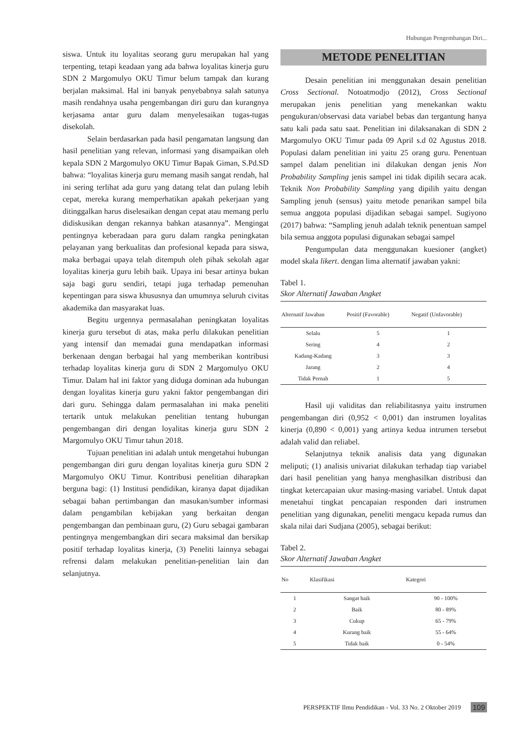Hubungan Pengembangan Diri...
siswa. Untuk itu loyalitas seorang guru merupakan hal yang terpenting, tetapi keadaan yang ada bahwa loyalitas kinerja guru SDN 2 Margomulyo OKU Timur belum tampak dan kurang berjalan maksimal. Hal ini banyak penyebabnya salah satunya masih rendahnya usaha pengembangan diri guru dan kurangnya kerjasama antar guru dalam menyelesaikan tugas-tugas disekolah.
Selain berdasarkan pada hasil pengamatan langsung dan hasil penelitian yang relevan, informasi yang disampaikan oleh kepala SDN 2 Margomulyo OKU Timur Bapak Giman, S.Pd.SD bahwa: “loyalitas kinerja guru memang masih sangat rendah, hal ini sering terlihat ada guru yang datang telat dan pulang lebih cepat, mereka kurang memperhatikan apakah pekerjaan yang ditinggalkan harus diselesaikan dengan cepat atau memang perlu didiskusikan dengan rekannya bahkan atasannya”. Mengingat pentingnya keberadaan para guru dalam rangka peningkatan pelayanan yang berkualitas dan profesional kepada para siswa, maka berbagai upaya telah ditempuh oleh pihak sekolah agar loyalitas kinerja guru lebih baik. Upaya ini besar artinya bukan saja bagi guru sendiri, tetapi juga terhadap pemenuhan kepentingan para siswa khususnya dan umumnya seluruh civitas akademika dan masyarakat luas.
Begitu urgennya permasalahan peningkatan loyalitas kinerja guru tersebut di atas, maka perlu dilakukan penelitian yang intensif dan memadai guna mendapatkan informasi berkenaan dengan berbagai hal yang memberikan kontribusi terhadap loyalitas kinerja guru di SDN 2 Margomulyo OKU Timur. Dalam hal ini faktor yang diduga dominan ada hubungan dengan loyalitas kinerja guru yakni faktor pengembangan diri dari guru. Sehingga dalam permasalahan ini maka peneliti tertarik untuk melakukan penelitian tentang hubungan pengembangan diri dengan loyalitas kinerja guru SDN 2 Margomulyo OKU Timur tahun 2018.
Tujuan penelitian ini adalah untuk mengetahui hubungan pengembangan diri guru dengan loyalitas kinerja guru SDN 2 Margomulyo OKU Timur. Kontribusi penelitian diharapkan berguna bagi: (1) Institusi pendidikan, kiranya dapat dijadikan sebagai bahan pertimbangan dan masukan/sumber informasi dalam pengambilan kebijakan yang berkaitan dengan pengembangan dan pembinaan guru, (2) Guru sebagai gambaran pentingnya mengembangkan diri secara maksimal dan bersikap positif terhadap loyalitas kinerja, (3) Peneliti lainnya sebagai refrensi dalam melakukan penelitian-penelitian lain dan selanjutnya.
METODE PENELITIAN
Desain penelitian ini menggunakan desain penelitian Cross Sectional. Notoatmodjo (2012), Cross Sectional merupakan jenis penelitian yang menekankan waktu pengukuran/observasi data variabel bebas dan tergantung hanya satu kali pada satu saat. Penelitian ini dilaksanakan di SDN 2 Margomulyo OKU Timur pada 09 April s.d 02 Agustus 2018. Populasi dalam penelitian ini yaitu 25 orang guru. Penentuan sampel dalam penelitian ini dilakukan dengan jenis Non Probability Sampling jenis sampel ini tidak dipilih secara acak. Teknik Non Probability Sampling yang dipilih yaitu dengan Sampling jenuh (sensus) yaitu metode penarikan sampel bila semua anggota populasi dijadikan sebagai sampel. Sugiyono (2017) bahwa: “Sampling jenuh adalah teknik penentuan sampel bila semua anggota populasi digunakan sebagai sampel
Pengumpulan data menggunakan kuesioner (angket) model skala likert. dengan lima alternatif jawaban yakni:
Tabel 1.
Skor Alternatif Jawaban Angket
| Alternatif Jawaban | Positif (Favorable) | Negatif (Unfavorable) |
| --- | --- | --- |
| Selalu | 5 | 1 |
| Sering | 4 | 2 |
| Kadang-Kadang | 3 | 3 |
| Jarang | 2 | 4 |
| Tidak Pernah | 1 | 5 |
Hasil uji validitas dan reliabilitasnya yaitu instrumen pengembangan diri (0,952 < 0,001) dan instrumen loyalitas kinerja (0,890 < 0,001) yang artinya kedua intrumen tersebut adalah valid dan reliabel.
Selanjutnya teknik analisis data yang digunakan meliputi; (1) analisis univariat dilakukan terhadap tiap variabel dari hasil penelitian yang hanya menghasilkan distribusi dan tingkat ketercapaian ukur masing-masing variabel. Untuk dapat menetahui tingkat pencapaian responden dari instrumen penelitian yang digunakan, peneliti mengacu kepada rumus dan skala nilai dari Sudjana (2005), sebagai berikut:
Tabel 2.
Skor Alternatif Jawaban Angket
| No | Klasifikasi | Kategori |
| --- | --- | --- |
| 1 | Sangat baik | 90 - 100% |
| 2 | Baik | 80 - 89% |
| 3 | Cukup | 65 - 79% |
| 4 | Kurang baik | 55 - 64% |
| 5 | Tidak baik | 0 - 54% |
PERSPEKTIF Ilmu Pendidikan - Vol. 33 No. 2 Oktober 2019 109